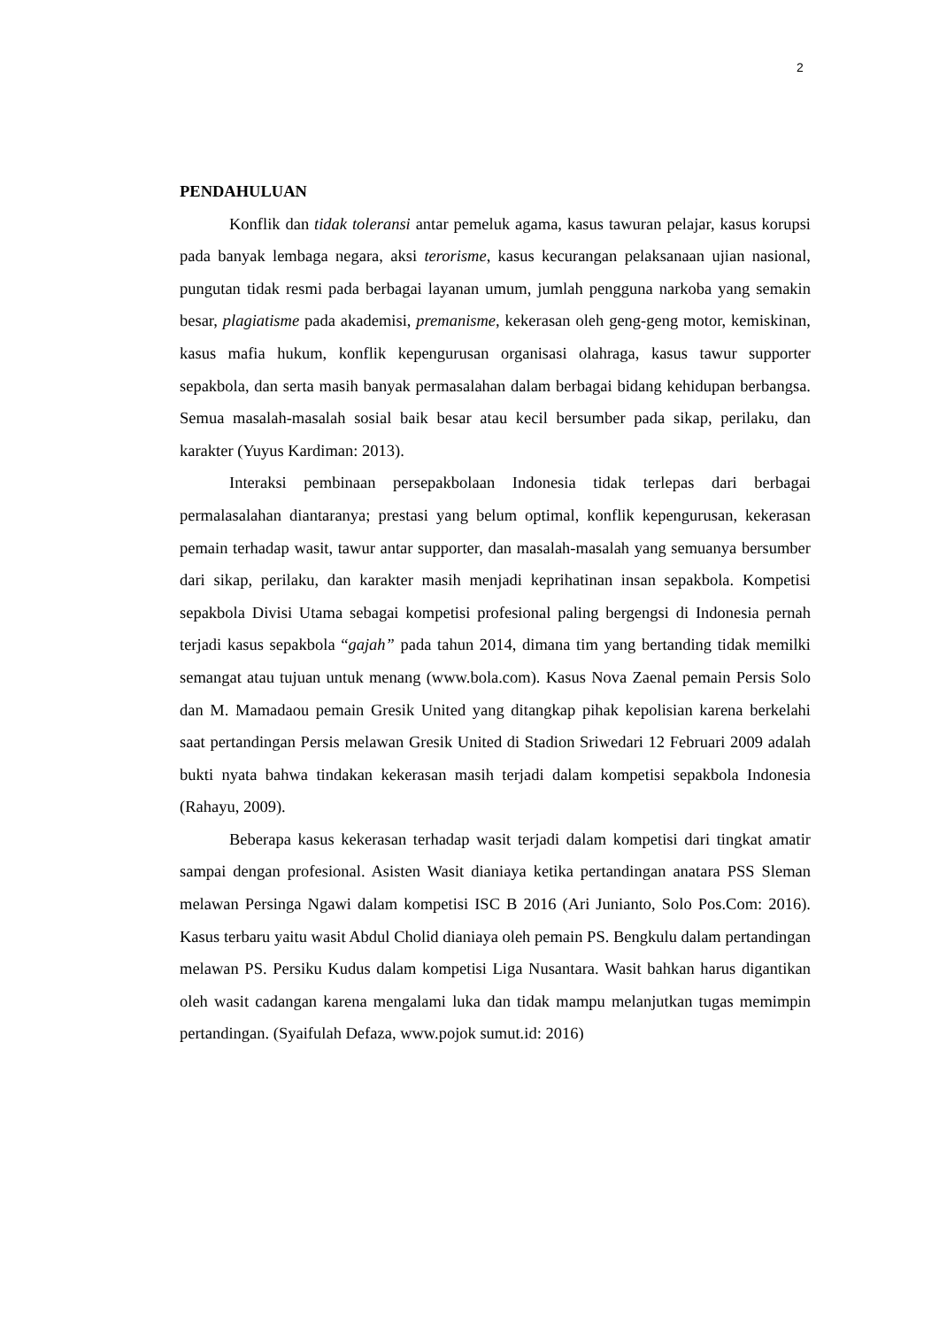2
PENDAHULUAN
Konflik dan tidak toleransi antar pemeluk agama, kasus tawuran pelajar, kasus korupsi pada banyak lembaga negara, aksi terorisme, kasus kecurangan pelaksanaan ujian nasional, pungutan tidak resmi pada berbagai layanan umum, jumlah pengguna narkoba yang semakin besar, plagiatisme pada akademisi, premanisme, kekerasan oleh geng-geng motor, kemiskinan, kasus mafia hukum, konflik kepengurusan organisasi olahraga, kasus tawur supporter sepakbola, dan serta masih banyak permasalahan dalam berbagai bidang kehidupan berbangsa. Semua masalah-masalah sosial baik besar atau kecil bersumber pada sikap, perilaku, dan karakter (Yuyus Kardiman: 2013).
Interaksi pembinaan persepakbolaan Indonesia tidak terlepas dari berbagai permalasalahan diantaranya; prestasi yang belum optimal, konflik kepengurusan, kekerasan pemain terhadap wasit, tawur antar supporter, dan masalah-masalah yang semuanya bersumber dari sikap, perilaku, dan karakter masih menjadi keprihatinan insan sepakbola. Kompetisi sepakbola Divisi Utama sebagai kompetisi profesional paling bergengsi di Indonesia pernah terjadi kasus sepakbola “gajah” pada tahun 2014, dimana tim yang bertanding tidak memilki semangat atau tujuan untuk menang (www.bola.com). Kasus Nova Zaenal pemain Persis Solo dan M. Mamadaou pemain Gresik United yang ditangkap pihak kepolisian karena berkelahi saat pertandingan Persis melawan Gresik United di Stadion Sriwedari 12 Februari 2009 adalah bukti nyata bahwa tindakan kekerasan masih terjadi dalam kompetisi sepakbola Indonesia (Rahayu, 2009).
Beberapa kasus kekerasan terhadap wasit terjadi dalam kompetisi dari tingkat amatir sampai dengan profesional. Asisten Wasit dianiaya ketika pertandingan anatara PSS Sleman melawan Persinga Ngawi dalam kompetisi ISC B 2016 (Ari Junianto, Solo Pos.Com: 2016). Kasus terbaru yaitu wasit Abdul Cholid dianiaya oleh pemain PS. Bengkulu dalam pertandingan melawan PS. Persiku Kudus dalam kompetisi Liga Nusantara. Wasit bahkan harus digantikan oleh wasit cadangan karena mengalami luka dan tidak mampu melanjutkan tugas memimpin pertandingan. (Syaifulah Defaza, www.pojok sumut.id: 2016)